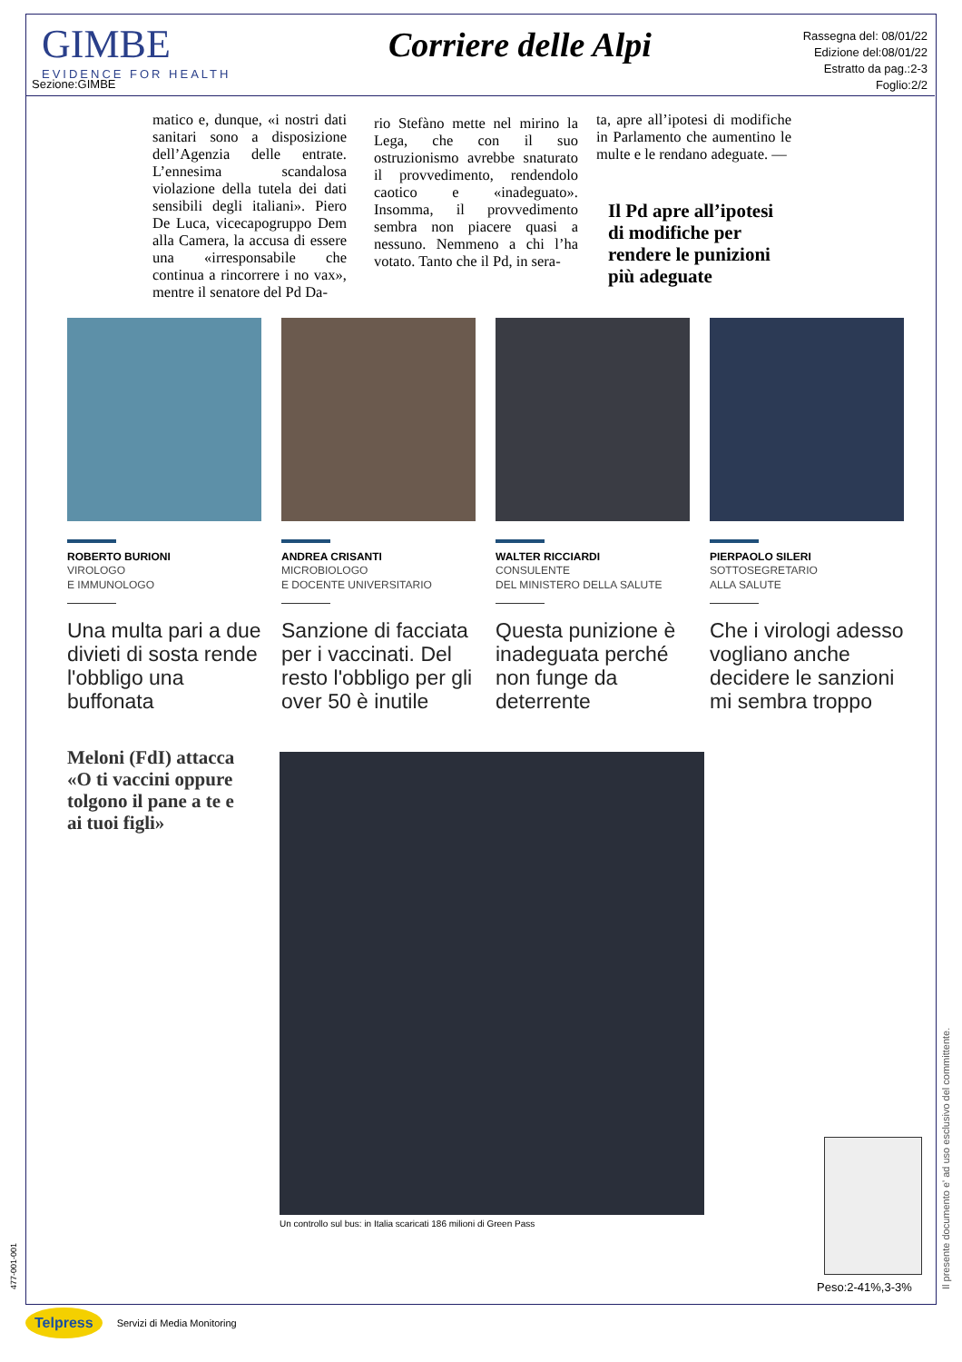GIMBE
EVIDENCE FOR HEALTH
Sezione:GIMBE
Corriere delle Alpi
Rassegna del: 08/01/22
Edizione del:08/01/22
Estratto da pag.:2-3
Foglio:2/2
matico e, dunque, «i nostri dati sanitari sono a disposizione dell’Agenzia delle entrate. L’ennesima scandalosa violazione della tutela dei dati sensibili degli italiani». Piero De Luca, vicecapogruppo Dem alla Camera, la accusa di essere una «irresponsabile che continua a rincorrere i no vax», mentre il senatore del Pd Da-
rio Stefàno mette nel mirino la Lega, che con il suo ostruzionismo avrebbe snaturato il provvedimento, rendendolo caotico e «inadeguato». Insomma, il provvedimento sembra non piacere quasi a nessuno. Nemmeno a chi l’ha votato. Tanto che il Pd, in sera-
ta, apre all’ipotesi di modifiche in Parlamento che aumentino le multe e le rendano adeguate. —
Il Pd apre all’ipotesi di modifiche per rendere le punizioni più adeguate
ROBERTO BURIONI
VIROLOGO
E IMMUNOLOGO
Una multa pari a due divieti di sosta rende l'obbligo una buffonata
ANDREA CRISANTI
MICROBIOLOGO
E DOCENTE UNIVERSITARIO
Sanzione di facciata per i vaccinati. Del resto l'obbligo per gli over 50 è inutile
WALTER RICCIARDI
CONSULENTE
DEL MINISTERO DELLA SALUTE
Questa punizione è inadeguata perché non funge da deterrente
PIERPAOLO SILERI
SOTTOSEGRETARIO
ALLA SALUTE
Che i virologi adesso vogliano anche decidere le sanzioni mi sembra troppo
Meloni (FdI) attacca «O ti vaccini oppure tolgono il pane a te e ai tuoi figli»
Un controllo sul bus: in Italia scaricati 186 milioni di Green Pass
Peso:2-41%,3-3%
Il presente documento e' ad uso esclusivo del committente.
477-001-001
Telpress Servizi di Media Monitoring